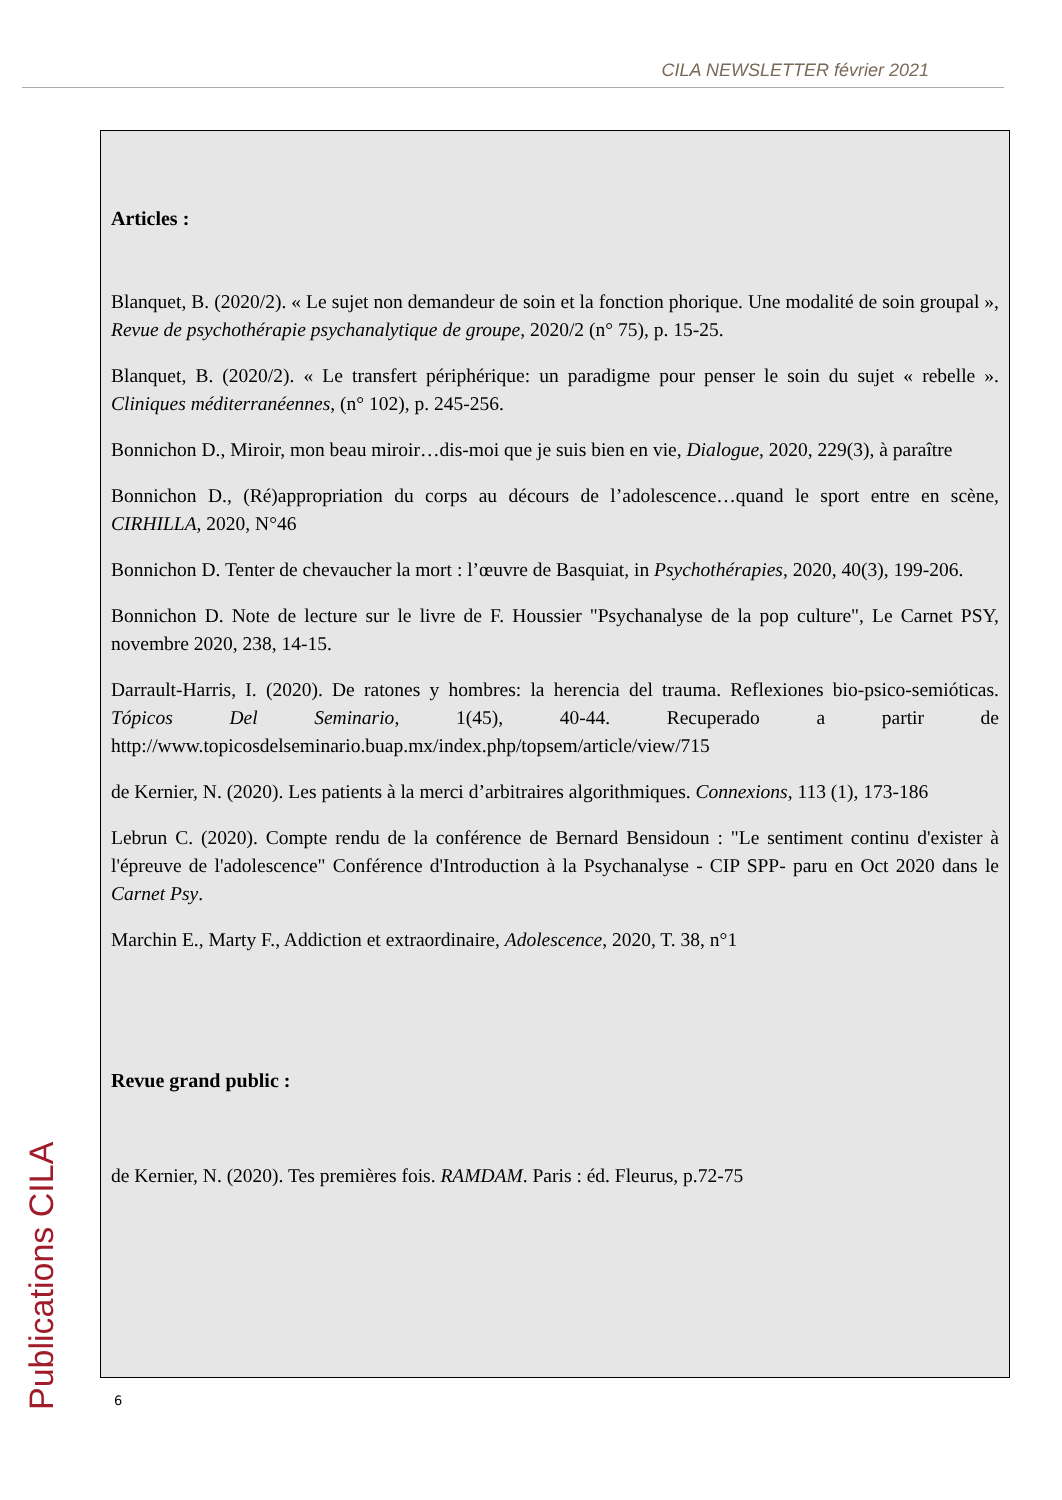CILA NEWSLETTER février 2021
Articles :
Blanquet, B. (2020/2). « Le sujet non demandeur de soin et la fonction phorique. Une modalité de soin groupal », Revue de psychothérapie psychanalytique de groupe, 2020/2 (n° 75), p. 15-25.
Blanquet, B. (2020/2). « Le transfert périphérique: un paradigme pour penser le soin du sujet « rebelle ». Cliniques méditerranéennes, (n° 102), p. 245-256.
Bonnichon D., Miroir, mon beau miroir…dis-moi que je suis bien en vie, Dialogue, 2020, 229(3), à paraître
Bonnichon D., (Ré)appropriation du corps au décours de l’adolescence…quand le sport entre en scène, CIRHILLA, 2020, N°46
Bonnichon D. Tenter de chevaucher la mort : l’œuvre de Basquiat, in Psychothérapies, 2020, 40(3), 199-206.
Bonnichon D. Note de lecture sur le livre de F. Houssier "Psychanalyse de la pop culture", Le Carnet PSY, novembre 2020, 238, 14-15.
Darrault-Harris, I. (2020). De ratones y hombres: la herencia del trauma. Reflexiones bio-psico-semióticas. Tópicos Del Seminario, 1(45), 40-44. Recuperado a partir de http://www.topicosdelseminario.buap.mx/index.php/topsem/article/view/715
de Kernier, N. (2020). Les patients à la merci d’arbitraires algorithmiques. Connexions, 113 (1), 173-186
Lebrun C. (2020). Compte rendu de la conférence de Bernard Bensidoun : "Le sentiment continu d'exister à l'épreuve de l'adolescence" Conférence d'Introduction à la Psychanalyse - CIP SPP- paru en Oct 2020 dans le Carnet Psy.
Marchin E., Marty F., Addiction et extraordinaire, Adolescence, 2020, T. 38, n°1
Revue grand public :
de Kernier, N. (2020). Tes premières fois. RAMDAM. Paris : éd. Fleurus, p.72-75
Publications CILA
6